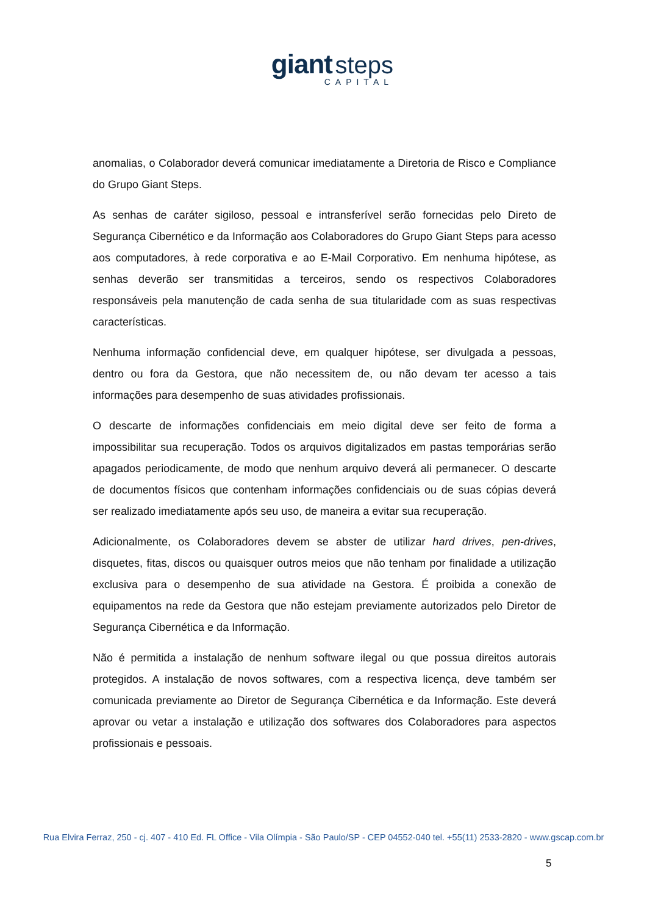giant steps
CAPITAL
anomalias, o Colaborador deverá comunicar imediatamente a Diretoria de Risco e Compliance do Grupo Giant Steps.
As senhas de caráter sigiloso, pessoal e intransferível serão fornecidas pelo Direto de Segurança Cibernético e da Informação aos Colaboradores do Grupo Giant Steps para acesso aos computadores, à rede corporativa e ao E-Mail Corporativo. Em nenhuma hipótese, as senhas deverão ser transmitidas a terceiros, sendo os respectivos Colaboradores responsáveis pela manutenção de cada senha de sua titularidade com as suas respectivas características.
Nenhuma informação confidencial deve, em qualquer hipótese, ser divulgada a pessoas, dentro ou fora da Gestora, que não necessitem de, ou não devam ter acesso a tais informações para desempenho de suas atividades profissionais.
O descarte de informações confidenciais em meio digital deve ser feito de forma a impossibilitar sua recuperação. Todos os arquivos digitalizados em pastas temporárias serão apagados periodicamente, de modo que nenhum arquivo deverá ali permanecer. O descarte de documentos físicos que contenham informações confidenciais ou de suas cópias deverá ser realizado imediatamente após seu uso, de maneira a evitar sua recuperação.
Adicionalmente, os Colaboradores devem se abster de utilizar hard drives, pen-drives, disquetes, fitas, discos ou quaisquer outros meios que não tenham por finalidade a utilização exclusiva para o desempenho de sua atividade na Gestora. É proibida a conexão de equipamentos na rede da Gestora que não estejam previamente autorizados pelo Diretor de Segurança Cibernética e da Informação.
Não é permitida a instalação de nenhum software ilegal ou que possua direitos autorais protegidos. A instalação de novos softwares, com a respectiva licença, deve também ser comunicada previamente ao Diretor de Segurança Cibernética e da Informação. Este deverá aprovar ou vetar a instalação e utilização dos softwares dos Colaboradores para aspectos profissionais e pessoais.
Rua Elvira Ferraz, 250 - cj. 407 - 410 Ed. FL Office - Vila Olímpia - São Paulo/SP - CEP 04552-040 tel. +55(11) 2533-2820 - www.gscap.com.br
5